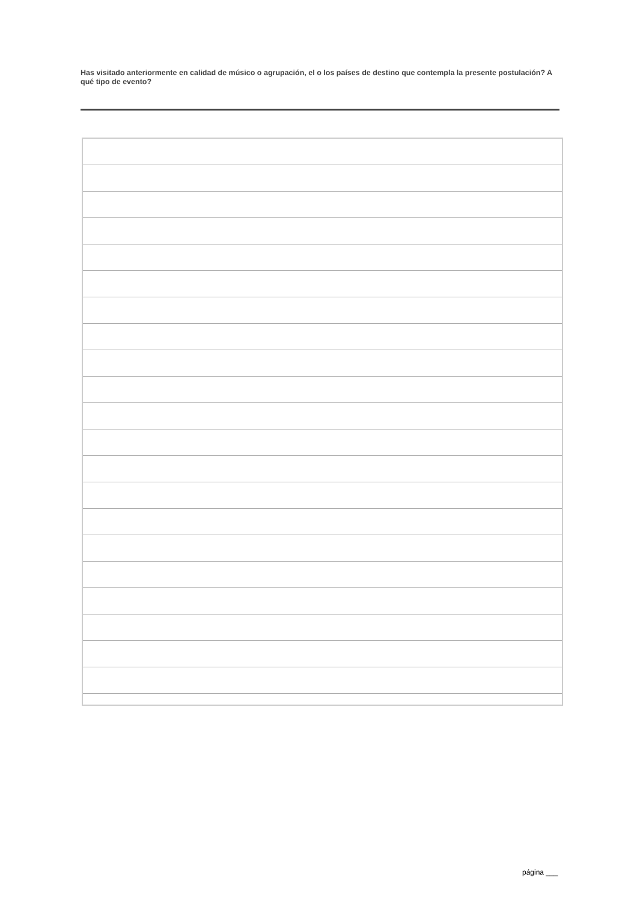Has visitado anteriormente en calidad de músico o agrupación, el o los países de destino que contempla la presente postulación? A qué tipo de evento?
página ___